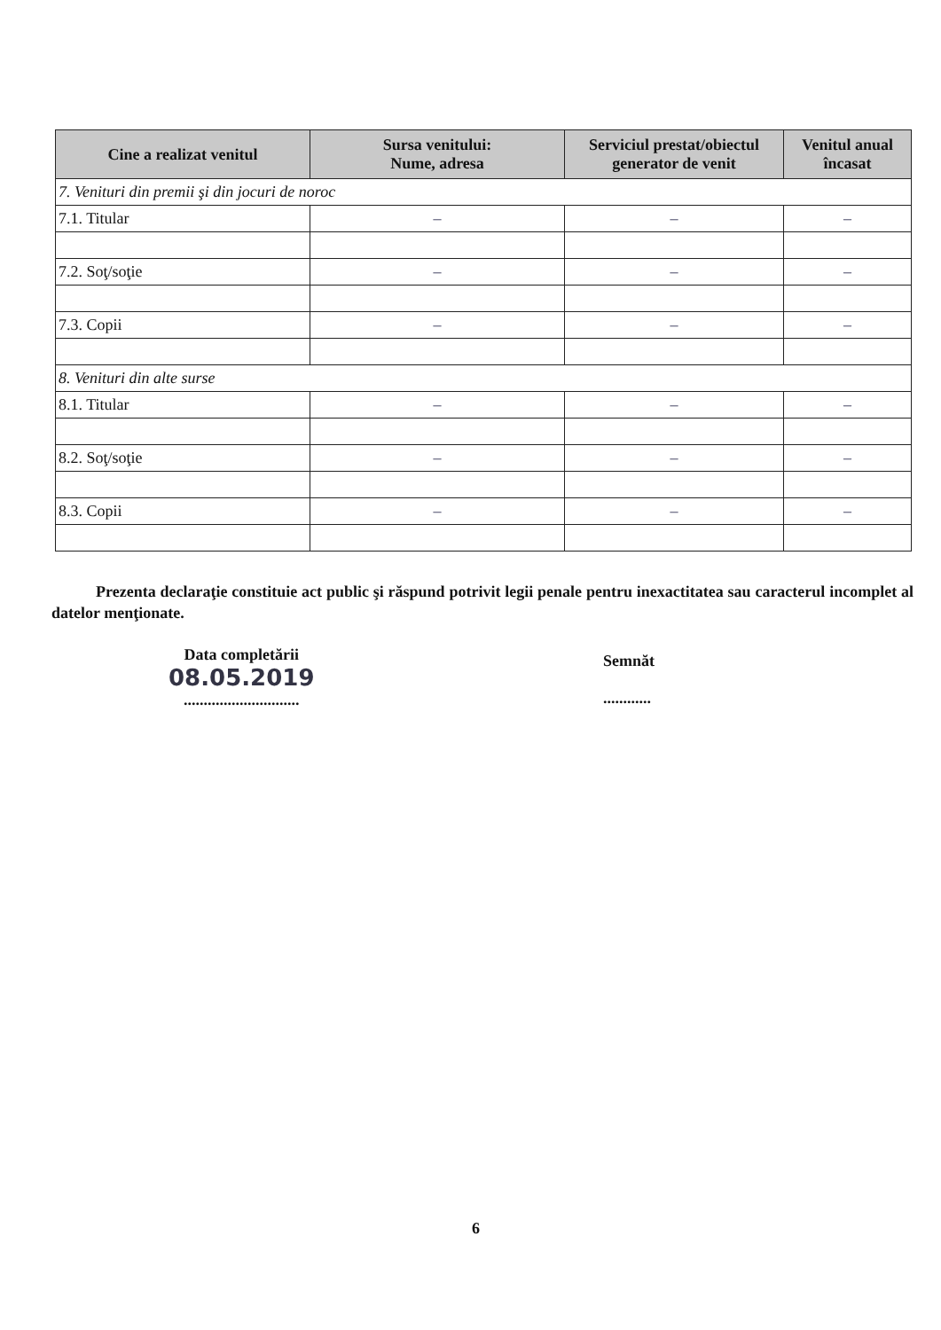| Cine a realizat venitul | Sursa venitului: Nume, adresa | Serviciul prestat/obiectul generator de venit | Venitul anual încasat |
| --- | --- | --- | --- |
| 7. Venituri din premii şi din jocuri de noroc | | | |
| 7.1. Titular | – | – | – |
| 7.2. Soţ/soţie | – | – | – |
| 7.3. Copii | – | – | – |
| 8. Venituri din alte surse | | | |
| 8.1. Titular | – | – | – |
| 8.2. Soţ/soţie | – | – | – |
| 8.3. Copii | – | – | – |
Prezenta declaraţie constituie act public şi răspund potrivit legii penale pentru inexactitatea sau caracterul incomplet al datelor menţionate.
Data completării
08.05.2019
.............................
Semnăt
............
6